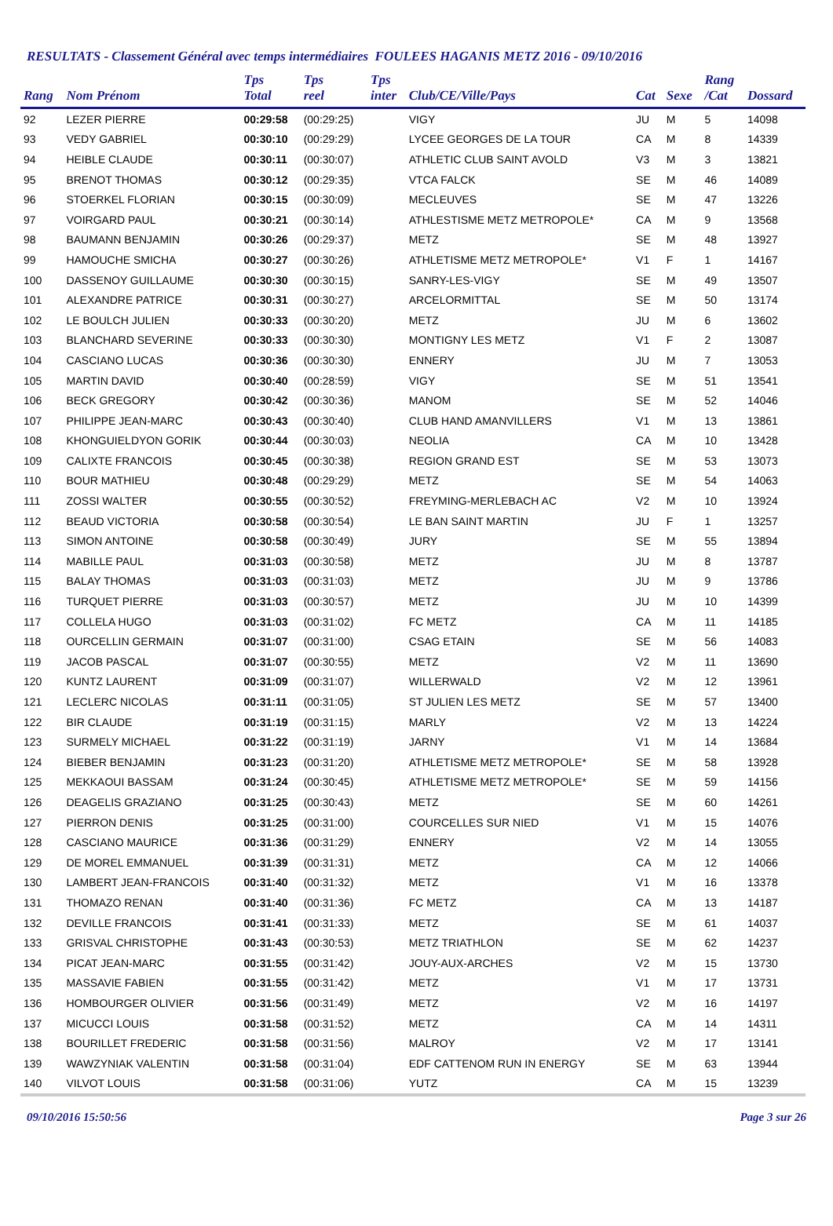RESULTATS - Classement Général avec temps intermédiaires FOULEES HAGANIS METZ 2016 - 09/10/2016
| Rang | Nom Prénom | Tps Total | Tps reel | Tps inter | Club/CE/Ville/Pays | Cat | Sexe | Rang /Cat | Dossard |
| --- | --- | --- | --- | --- | --- | --- | --- | --- | --- |
| 92 | LEZER PIERRE | 00:29:58 | (00:29:25) | | VIGY | JU | M | 5 | 14098 |
| 93 | VEDY GABRIEL | 00:30:10 | (00:29:29) | | LYCEE GEORGES DE LA TOUR | CA | M | 8 | 14339 |
| 94 | HEIBLE CLAUDE | 00:30:11 | (00:30:07) | | ATHLETIC CLUB SAINT AVOLD | V3 | M | 3 | 13821 |
| 95 | BRENOT THOMAS | 00:30:12 | (00:29:35) | | VTCA FALCK | SE | M | 46 | 14089 |
| 96 | STOERKEL FLORIAN | 00:30:15 | (00:30:09) | | MECLEUVES | SE | M | 47 | 13226 |
| 97 | VOIRGARD PAUL | 00:30:21 | (00:30:14) | | ATHLESTISME METZ METROPOLE* | CA | M | 9 | 13568 |
| 98 | BAUMANN BENJAMIN | 00:30:26 | (00:29:37) | | METZ | SE | M | 48 | 13927 |
| 99 | HAMOUCHE SMICHA | 00:30:27 | (00:30:26) | | ATHLETISME METZ METROPOLE* | V1 | F | 1 | 14167 |
| 100 | DASSENOY GUILLAUME | 00:30:30 | (00:30:15) | | SANRY-LES-VIGY | SE | M | 49 | 13507 |
| 101 | ALEXANDRE PATRICE | 00:30:31 | (00:30:27) | | ARCELORMITTAL | SE | M | 50 | 13174 |
| 102 | LE BOULCH JULIEN | 00:30:33 | (00:30:20) | | METZ | JU | M | 6 | 13602 |
| 103 | BLANCHARD SEVERINE | 00:30:33 | (00:30:30) | | MONTIGNY LES METZ | V1 | F | 2 | 13087 |
| 104 | CASCIANO LUCAS | 00:30:36 | (00:30:30) | | ENNERY | JU | M | 7 | 13053 |
| 105 | MARTIN DAVID | 00:30:40 | (00:28:59) | | VIGY | SE | M | 51 | 13541 |
| 106 | BECK GREGORY | 00:30:42 | (00:30:36) | | MANOM | SE | M | 52 | 14046 |
| 107 | PHILIPPE JEAN-MARC | 00:30:43 | (00:30:40) | | CLUB HAND AMANVILLERS | V1 | M | 13 | 13861 |
| 108 | KHONGUIELDYON GORIK | 00:30:44 | (00:30:03) | | NEOLIA | CA | M | 10 | 13428 |
| 109 | CALIXTE FRANCOIS | 00:30:45 | (00:30:38) | | REGION GRAND EST | SE | M | 53 | 13073 |
| 110 | BOUR MATHIEU | 00:30:48 | (00:29:29) | | METZ | SE | M | 54 | 14063 |
| 111 | ZOSSI WALTER | 00:30:55 | (00:30:52) | | FREYMING-MERLEBACH AC | V2 | M | 10 | 13924 |
| 112 | BEAUD VICTORIA | 00:30:58 | (00:30:54) | | LE BAN SAINT MARTIN | JU | F | 1 | 13257 |
| 113 | SIMON ANTOINE | 00:30:58 | (00:30:49) | | JURY | SE | M | 55 | 13894 |
| 114 | MABILLE PAUL | 00:31:03 | (00:30:58) | | METZ | JU | M | 8 | 13787 |
| 115 | BALAY THOMAS | 00:31:03 | (00:31:03) | | METZ | JU | M | 9 | 13786 |
| 116 | TURQUET PIERRE | 00:31:03 | (00:30:57) | | METZ | JU | M | 10 | 14399 |
| 117 | COLLELA HUGO | 00:31:03 | (00:31:02) | | FC METZ | CA | M | 11 | 14185 |
| 118 | OURCELLIN GERMAIN | 00:31:07 | (00:31:00) | | CSAG ETAIN | SE | M | 56 | 14083 |
| 119 | JACOB PASCAL | 00:31:07 | (00:30:55) | | METZ | V2 | M | 11 | 13690 |
| 120 | KUNTZ LAURENT | 00:31:09 | (00:31:07) | | WILLERWALD | V2 | M | 12 | 13961 |
| 121 | LECLERC NICOLAS | 00:31:11 | (00:31:05) | | ST JULIEN LES METZ | SE | M | 57 | 13400 |
| 122 | BIR CLAUDE | 00:31:19 | (00:31:15) | | MARLY | V2 | M | 13 | 14224 |
| 123 | SURMELY MICHAEL | 00:31:22 | (00:31:19) | | JARNY | V1 | M | 14 | 13684 |
| 124 | BIEBER BENJAMIN | 00:31:23 | (00:31:20) | | ATHLETISME METZ METROPOLE* | SE | M | 58 | 13928 |
| 125 | MEKKAOUI BASSAM | 00:31:24 | (00:30:45) | | ATHLETISME METZ METROPOLE* | SE | M | 59 | 14156 |
| 126 | DEAGELIS GRAZIANO | 00:31:25 | (00:30:43) | | METZ | SE | M | 60 | 14261 |
| 127 | PIERRON DENIS | 00:31:25 | (00:31:00) | | COURCELLES SUR NIED | V1 | M | 15 | 14076 |
| 128 | CASCIANO MAURICE | 00:31:36 | (00:31:29) | | ENNERY | V2 | M | 14 | 13055 |
| 129 | DE MOREL EMMANUEL | 00:31:39 | (00:31:31) | | METZ | CA | M | 12 | 14066 |
| 130 | LAMBERT JEAN-FRANCOIS | 00:31:40 | (00:31:32) | | METZ | V1 | M | 16 | 13378 |
| 131 | THOMAZO RENAN | 00:31:40 | (00:31:36) | | FC METZ | CA | M | 13 | 14187 |
| 132 | DEVILLE FRANCOIS | 00:31:41 | (00:31:33) | | METZ | SE | M | 61 | 14037 |
| 133 | GRISVAL CHRISTOPHE | 00:31:43 | (00:30:53) | | METZ TRIATHLON | SE | M | 62 | 14237 |
| 134 | PICAT JEAN-MARC | 00:31:55 | (00:31:42) | | JOUY-AUX-ARCHES | V2 | M | 15 | 13730 |
| 135 | MASSAVIE FABIEN | 00:31:55 | (00:31:42) | | METZ | V1 | M | 17 | 13731 |
| 136 | HOMBOURGER OLIVIER | 00:31:56 | (00:31:49) | | METZ | V2 | M | 16 | 14197 |
| 137 | MICUCCI LOUIS | 00:31:58 | (00:31:52) | | METZ | CA | M | 14 | 14311 |
| 138 | BOURILLET FREDERIC | 00:31:58 | (00:31:56) | | MALROY | V2 | M | 17 | 13141 |
| 139 | WAWZYNIAK VALENTIN | 00:31:58 | (00:31:04) | | EDF CATTENOM RUN IN ENERGY | SE | M | 63 | 13944 |
| 140 | VILVOT LOUIS | 00:31:58 | (00:31:06) | | YUTZ | CA | M | 15 | 13239 |
09/10/2016 15:50:56 Page 3 sur 26